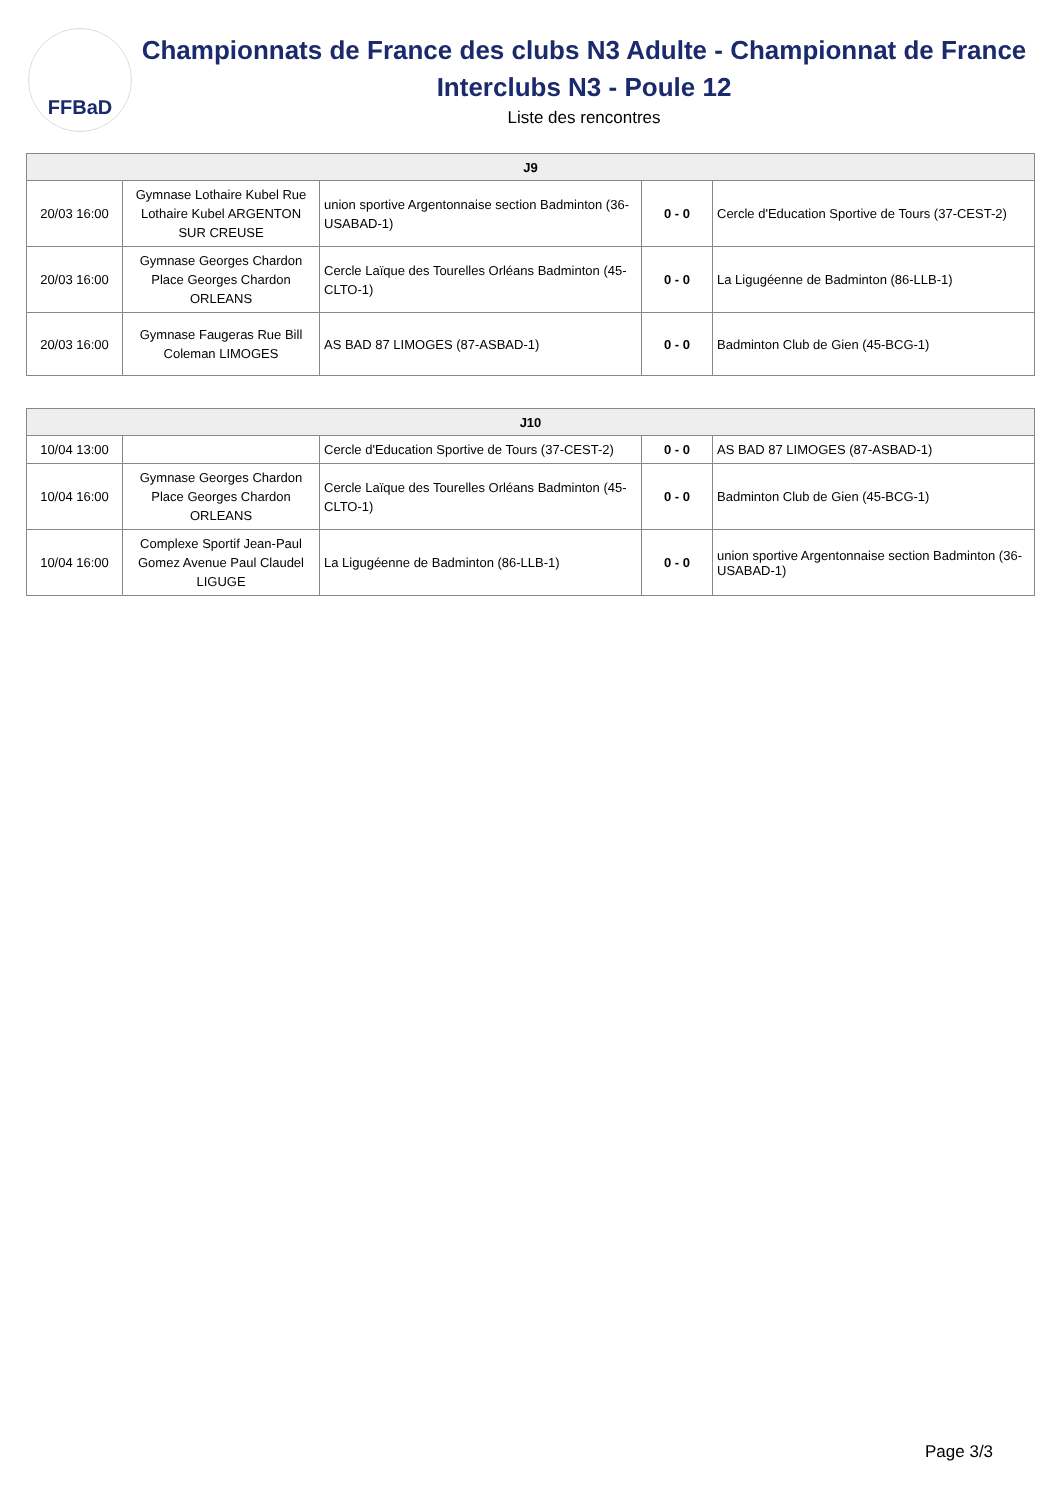FFBaD
Championnats de France des clubs N3 Adulte - Championnat de France Interclubs N3 - Poule 12
Liste des rencontres
| J9 | | | | |
| --- | --- | --- | --- | --- |
| 20/03 16:00 | Gymnase Lothaire Kubel Rue Lothaire Kubel ARGENTON SUR CREUSE | union sportive Argentonnaise section Badminton (36-USABAD-1) | 0 - 0 | Cercle d'Education Sportive de Tours (37-CEST-2) |
| 20/03 16:00 | Gymnase Georges Chardon Place Georges Chardon ORLEANS | Cercle Laïque des Tourelles Orléans Badminton (45-CLTO-1) | 0 - 0 | La Ligugéenne de Badminton (86-LLB-1) |
| 20/03 16:00 | Gymnase Faugeras Rue Bill Coleman LIMOGES | AS BAD 87 LIMOGES (87-ASBAD-1) | 0 - 0 | Badminton Club de Gien (45-BCG-1) |
| J10 | | | | |
| --- | --- | --- | --- | --- |
| 10/04 13:00 | | Cercle d'Education Sportive de Tours (37-CEST-2) | 0 - 0 | AS BAD 87 LIMOGES (87-ASBAD-1) |
| 10/04 16:00 | Gymnase Georges Chardon Place Georges Chardon ORLEANS | Cercle Laïque des Tourelles Orléans Badminton (45-CLTO-1) | 0 - 0 | Badminton Club de Gien (45-BCG-1) |
| 10/04 16:00 | Complexe Sportif Jean-Paul Gomez Avenue Paul Claudel LIGUGE | La Ligugéenne de Badminton (86-LLB-1) | 0 - 0 | union sportive Argentonnaise section Badminton (36-USABAD-1) |
Page 3/3